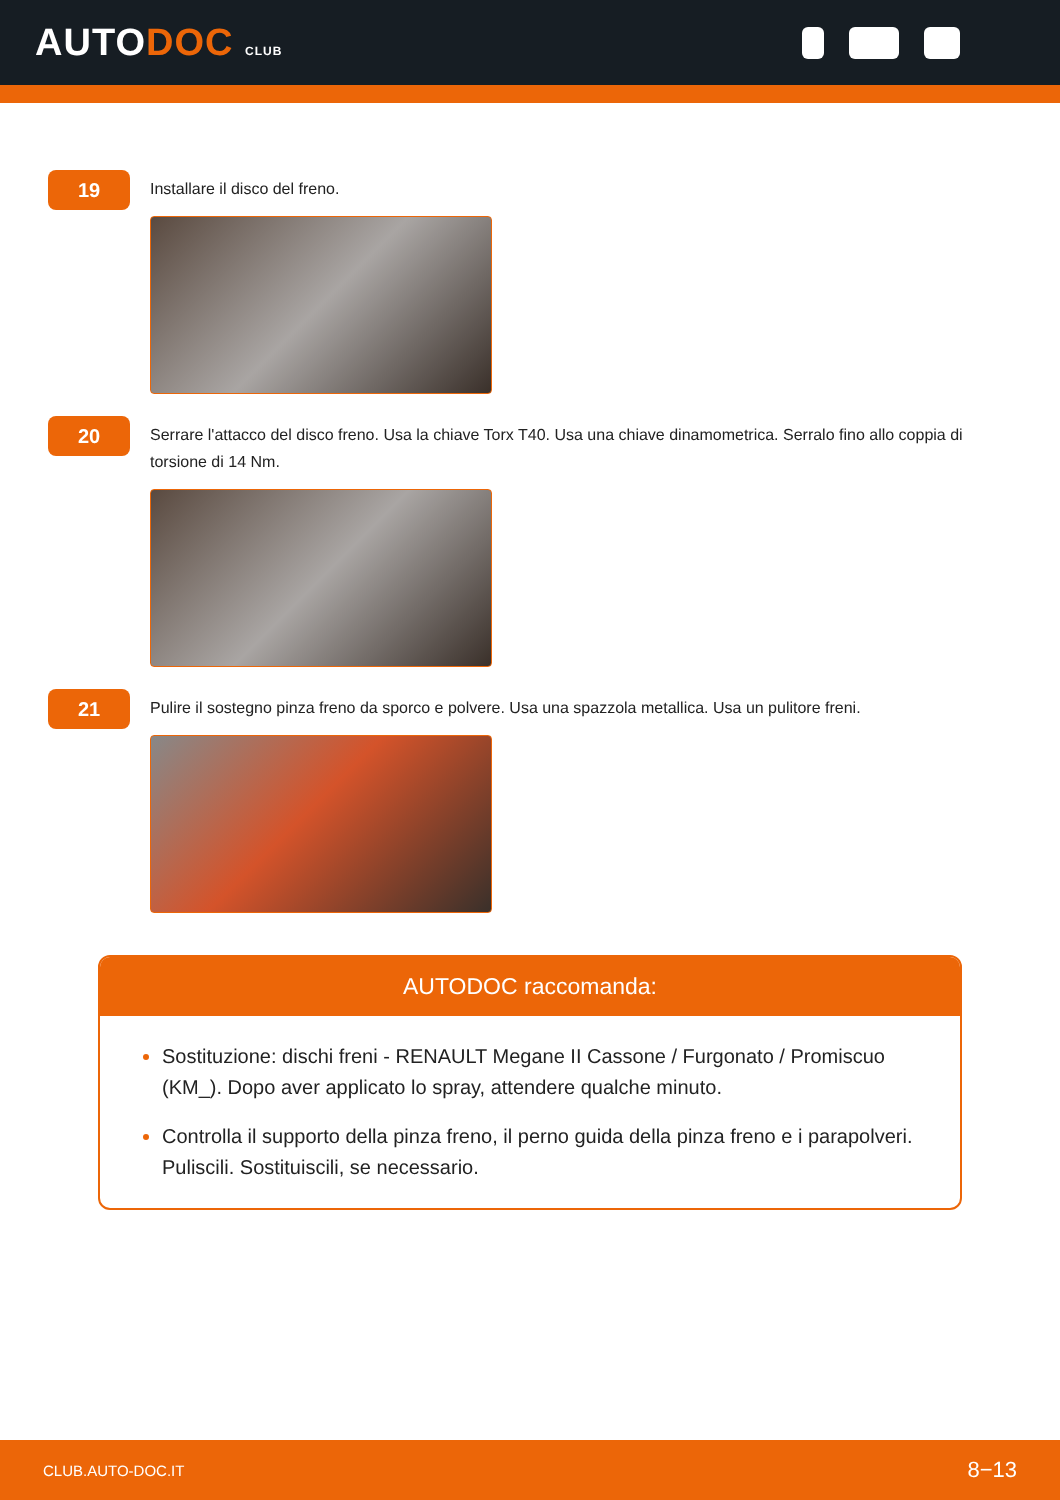AUTODOC CLUB
19
Installare il disco del freno.
20
Serrare l'attacco del disco freno. Usa la chiave Torx T40. Usa una chiave dinamometrica. Serralo fino allo coppia di torsione di 14 Nm.
21
Pulire il sostegno pinza freno da sporco e polvere. Usa una spazzola metallica. Usa un pulitore freni.
AUTODOC raccomanda:
Sostituzione: dischi freni - RENAULT Megane II Cassone / Furgonato / Promiscuo (KM_). Dopo aver applicato lo spray, attendere qualche minuto.
Controlla il supporto della pinza freno, il perno guida della pinza freno e i parapolveri. Puliscili. Sostituiscili, se necessario.
CLUB.AUTO-DOC.IT 8−13